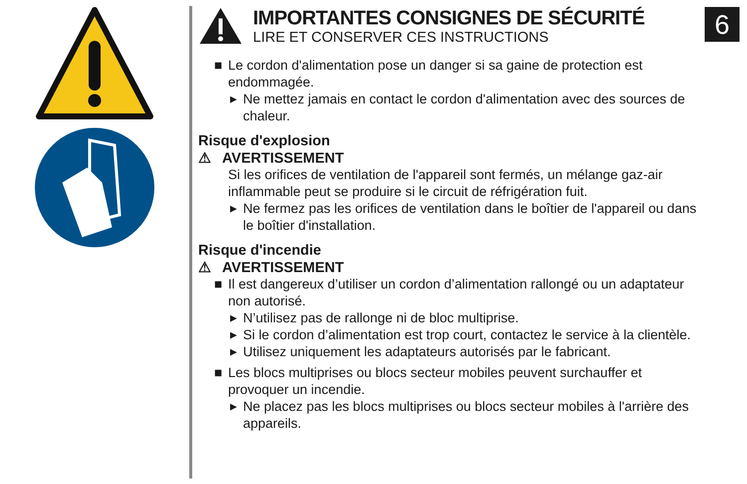6
IMPORTANTES CONSIGNES DE SÉCURITÉ
LIRE ET CONSERVER CES INSTRUCTIONS
■ Le cordon d'alimentation pose un danger si sa gaine de protection est endommagée.
▶ Ne mettez jamais en contact le cordon d'alimentation avec des sources de chaleur.
Risque d'explosion
⚠ AVERTISSEMENT
Si les orifices de ventilation de l'appareil sont fermés, un mélange gaz-air inflammable peut se produire si le circuit de réfrigération fuit.
▶ Ne fermez pas les orifices de ventilation dans le boîtier de l'appareil ou dans le boîtier d'installation.
Risque d'incendie
⚠ AVERTISSEMENT
■ Il est dangereux d’utiliser un cordon d’alimentation rallongé ou un adaptateur non autorisé.
▶ N’utilisez pas de rallonge ni de bloc multiprise.
▶ Si le cordon d’alimentation est trop court, contactez le service à la clientèle.
▶ Utilisez uniquement les adaptateurs autorisés par le fabricant.
■ Les blocs multiprises ou blocs secteur mobiles peuvent surchauffer et provoquer un incendie.
▶ Ne placez pas les blocs multiprises ou blocs secteur mobiles à l'arrière des appareils.